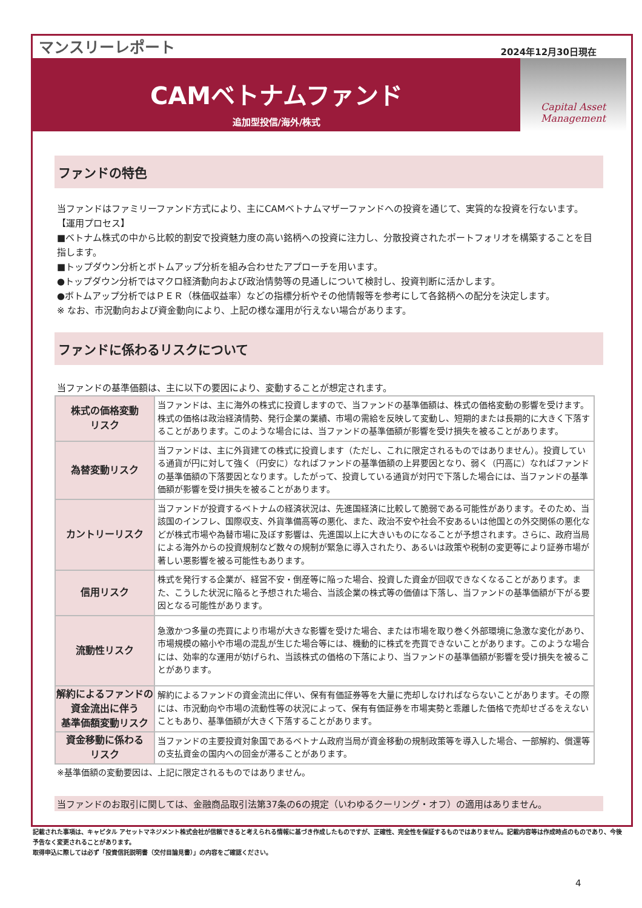マンスリーレポート 2024年12月30日現在
CAMベトナムファンド
追加型投信/海外/株式
Capital Asset
Management
ファンドの特色
当ファンドはファミリーファンド方式により、主にCAMベトナムマザーファンドへの投資を通じて、実質的な投資を行ないます。
【運用プロセス】
■ベトナム株式の中から比較的割安で投資魅力度の高い銘柄への投資に注力し、分散投資されたポートフォリオを構築することを目指します。
■トップダウン分析とボトムアップ分析を組み合わせたアプローチを用います。
●トップダウン分析ではマクロ経済動向および政治情勢等の見通しについて検討し、投資判断に活かします。
●ボトムアップ分析ではＰＥＲ（株価収益率）などの指標分析やその他情報等を参考にして各銘柄への配分を決定します。
※ なお、市況動向および資金動向により、上記の様な運用が行えない場合があります。
ファンドに係わるリスクについて
当ファンドの基準価額は、主に以下の要因により、変動することが想定されます。
| 株式の価格変動 リスク | 当ファンドは、主に海外の株式に投資しますので、当ファンドの基準価額は、株式の価格変動の影響を受けます。株式の価格は政治経済情勢、発行企業の業績、市場の需給を反映して変動し、短期的または長期的に大きく下落することがあります。このような場合には、当ファンドの基準価額が影響を受け損失を被ることがあります。 |
| 為替変動リスク | 当ファンドは、主に外貨建ての株式に投資します（ただし、これに限定されるものではありません）。投資している通貨が円に対して強く（円安に）なればファンドの基準価額の上昇要因となり、弱く（円高に）なればファンドの基準価額の下落要因となります。したがって、投資している通貨が対円で下落した場合には、当ファンドの基準価額が影響を受け損失を被ることがあります。 |
| カントリーリスク | 当ファンドが投資するベトナムの経済状況は、先進国経済に比較して脆弱である可能性があります。そのため、当該国のインフレ、国際収支、外貨準備高等の悪化、また、政治不安や社会不安あるいは他国との外交関係の悪化などが株式市場や為替市場に及ぼす影響は、先進国以上に大きいものになることが予想されます。さらに、政府当局による海外からの投資規制など数々の規制が緊急に導入されたり、あるいは政策や税制の変更等により証券市場が著しい悪影響を被る可能性もあります。 |
| 信用リスク | 株式を発行する企業が、経営不安・倒産等に陥った場合、投資した資金が回収できなくなることがあります。また、こうした状況に陥ると予想された場合、当該企業の株式等の価値は下落し、当ファンドの基準価額が下がる要因となる可能性があります。 |
| 流動性リスク | 急激かつ多量の売買により市場が大きな影響を受けた場合、または市場を取り巻く外部環境に急激な変化があり、市場規模の縮小や市場の混乱が生じた場合等には、機動的に株式を売買できないことがあります。このような場合には、効率的な運用が妨げられ、当該株式の価格の下落により、当ファンドの基準価額が影響を受け損失を被ることがあります。 |
| 解約によるファンドの 資金流出に伴う 基準価額変動リスク | 解約によるファンドの資金流出に伴い、保有有価証券等を大量に売却しなければならないことがあります。その際には、市況動向や市場の流動性等の状況によって、保有有価証券を市場実勢と乖離した価格で売却せざるをえないこともあり、基準価額が大きく下落することがあります。 |
| 資金移動に係わる リスク | 当ファンドの主要投資対象国であるベトナム政府当局が資金移動の規制政策等を導入した場合、一部解約、償還等の支払資金の国内への回金が滞ることがあります。 |
※基準価額の変動要因は、上記に限定されるものではありません。
当ファンドのお取引に関しては、金融商品取引法第37条の6の規定（いわゆるクーリング・オフ）の適用はありません。
記載された事項は、キャピタル アセットマネジメント株式会社が信頼できると考えられる情報に基づき作成したものですが、正確性、完全性を保証するものではありません。記載内容等は作成時点のものであり、今後予告なく変更されることがあります。
取得申込に際しては必ず「投資信託説明書（交付目論見書）」の内容をご確認ください。
4